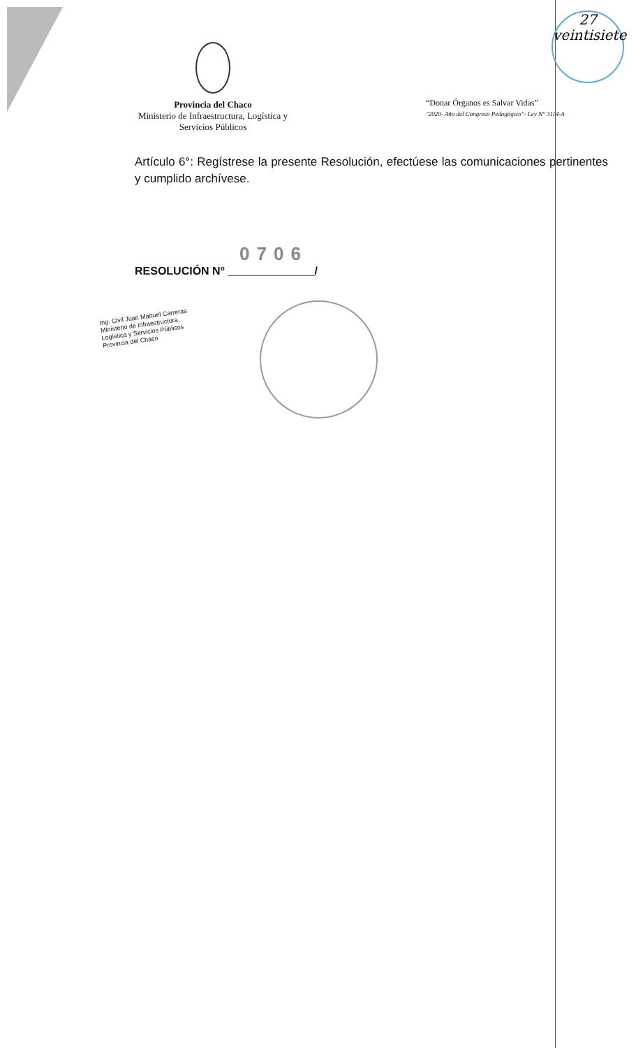27
veintisiete
Provincia del Chaco
Ministerio de Infraestructura, Logística y
Servicios Públicos
“Donar Órganos es Salvar Vidas”
"2020- Año del Congreso Pedagógico"- Ley N° 3114-A
Artículo 6°: Regístrese la presente Resolución, efectúese las comunicaciones pertinentes y cumplido archívese.
0706
RESOLUCIÓN Nº ______________/
Ing. Civil Juan Manuel Carreras
Ministerio de Infraestructura,
Logística y Servicios Públicos
Provincia del Chaco